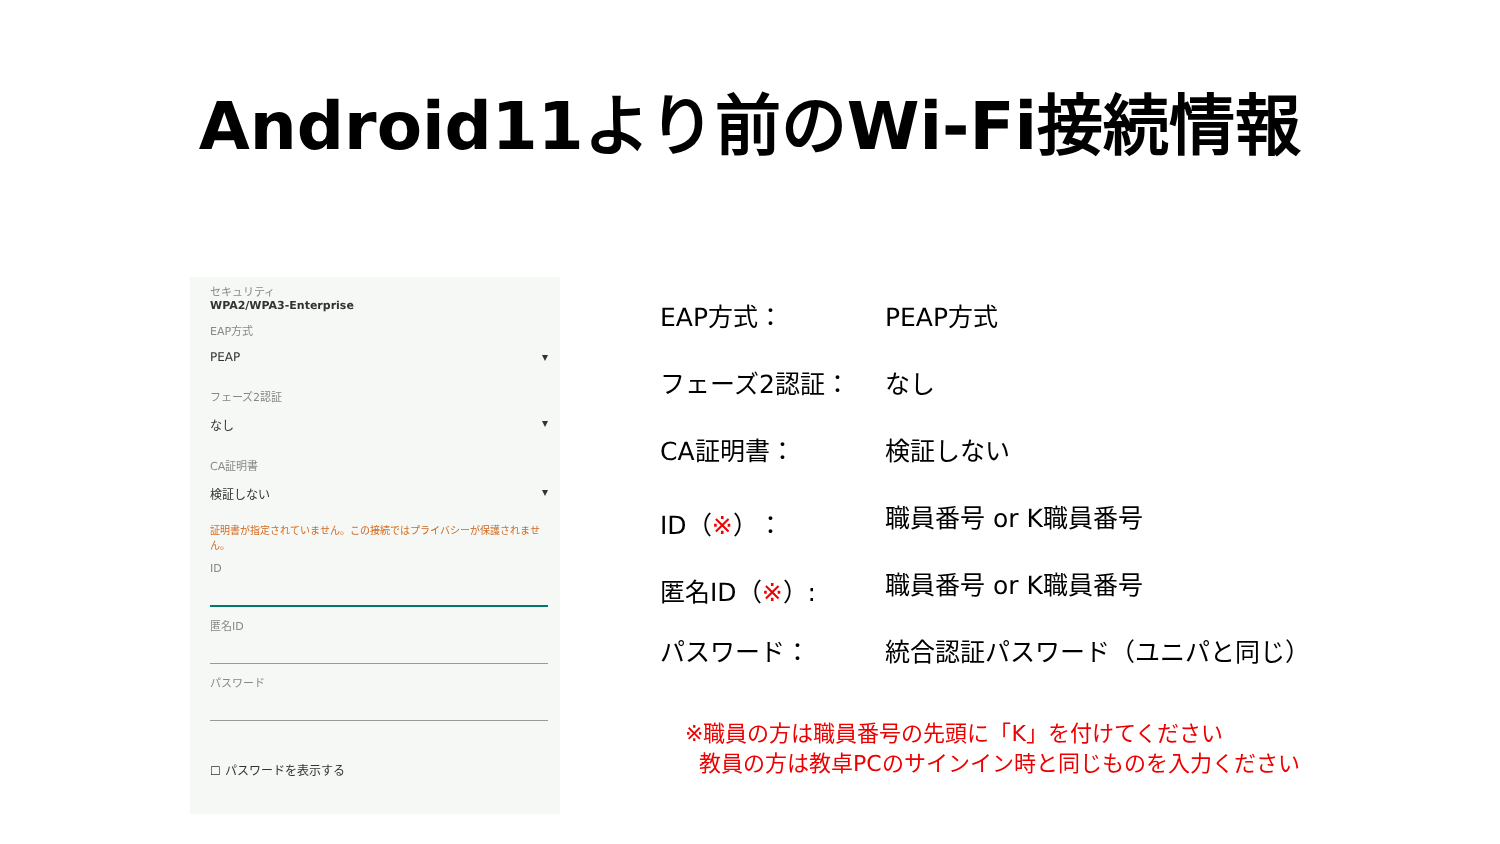Android11より前のWi-Fi接続情報
セキュリティ
WPA2/WPA3-Enterprise
EAP方式
PEAP ▾
フェーズ2認証
なし ▾
CA証明書
検証しない ▾
証明書が指定されていません。この接続ではプライバシーが保護されません。
ID
匿名ID
パスワード
☐ パスワードを表示する
EAP方式： PEAP方式
フェーズ2認証： なし
CA証明書： 検証しない
ID（※）： 職員番号 or K職員番号
匿名ID（※）: 職員番号 or K職員番号
パスワード： 統合認証パスワード（ユニパと同じ）
※職員の方は職員番号の先頭に「K」を付けてください
教員の方は教卓PCのサインイン時と同じものを入力ください